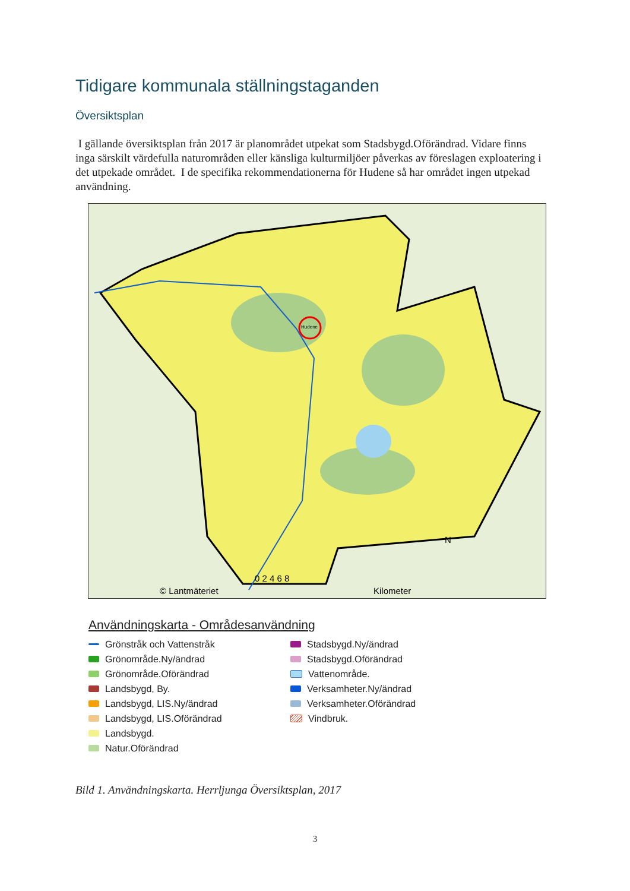Tidigare kommunala ställningstaganden
Översiktsplan
I gällande översiktsplan från 2017 är planområdet utpekat som Stadsbygd.Oförändrad. Vidare finns inga särskilt värdefulla naturområden eller känsliga kulturmiljöer påverkas av föreslagen exploatering i det utpekade området. I de specifika rekommendationerna för Hudene så har området ingen utpekad användning.
© Lantmäteriet
0 2 4 6 8
Kilometer
N
Hudene
Användningskarta - Områdesanvändning
Grönstråk och Vattenstråk
Grönområde.Ny/ändrad
Grönområde.Oförändrad
Landsbygd, By.
Landsbygd, LIS.Ny/ändrad
Landsbygd, LIS.Oförändrad
Landsbygd.
Natur.Oförändrad
Stadsbygd.Ny/ändrad
Stadsbygd.Oförändrad
Vattenområde.
Verksamheter.Ny/ändrad
Verksamheter.Oförändrad
Vindbruk.
Bild 1. Användningskarta. Herrljunga Översiktsplan, 2017
3